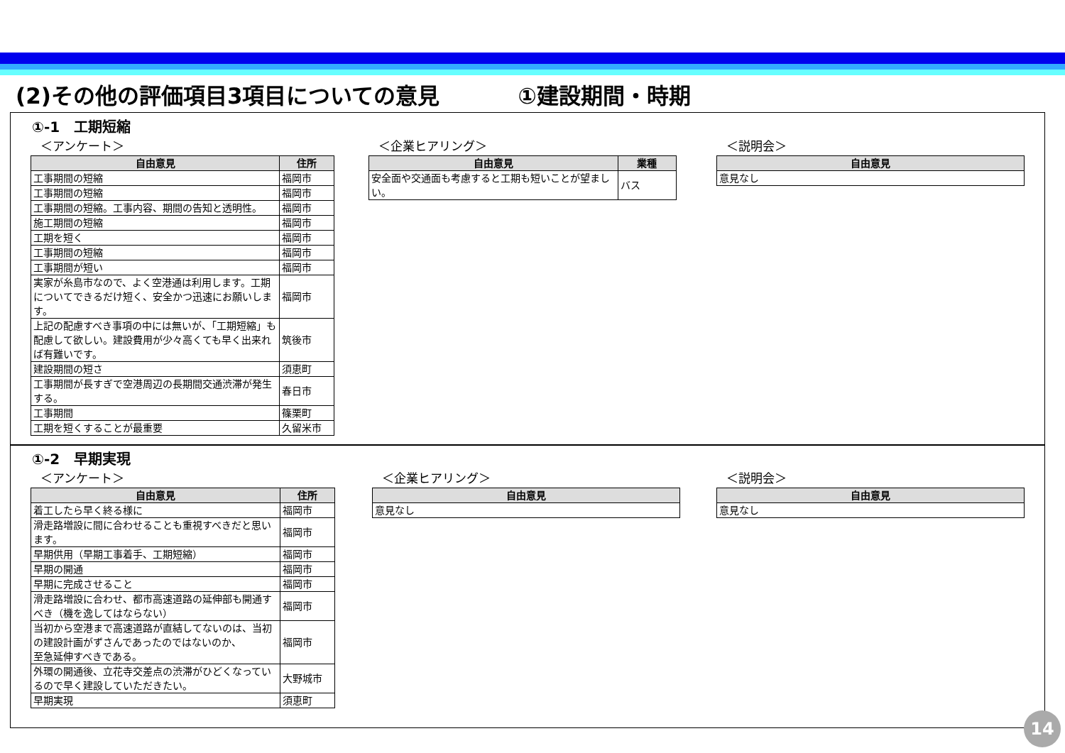(2)その他の評価項目3項目についての意見 ①建設期間・時期
①-1　工期短縮
＜アンケート＞
| 自由意見 | 住所 |
| --- | --- |
| 工事期間の短縮 | 福岡市 |
| 工事期間の短縮 | 福岡市 |
| 工事期間の短縮。工事内容、期間の告知と透明性。 | 福岡市 |
| 施工期間の短縮 | 福岡市 |
| 工期を短く | 福岡市 |
| 工事期間の短縮 | 福岡市 |
| 工事期間が短い | 福岡市 |
| 実家が糸島市なので、よく空港通は利用します。工期についてできるだけ短く、安全かつ迅速にお願いします。 | 福岡市 |
| 上記の配慮すべき事項の中には無いが、「工期短縮」も配慮して欲しい。建設費用が少々高くても早く出来れば有難いです。 | 筑後市 |
| 建設期間の短さ | 須恵町 |
| 工事期間が長すぎで空港周辺の長期間交通渋滞が発生する。 | 春日市 |
| 工事期間 | 篠栗町 |
| 工期を短くすることが最重要 | 久留米市 |
＜企業ヒアリング＞
| 自由意見 | 業種 |
| --- | --- |
| 安全面や交通面も考慮すると工期も短いことが望ましい。 | バス |
＜説明会＞
| 自由意見 |
| --- |
| 意見なし |
①-2　早期実現
＜アンケート＞
| 自由意見 | 住所 |
| --- | --- |
| 着工したら早く終る様に | 福岡市 |
| 滑走路増設に間に合わせることも重視すべきだと思います。 | 福岡市 |
| 早期供用（早期工事着手、工期短縮） | 福岡市 |
| 早期の開通 | 福岡市 |
| 早期に完成させること | 福岡市 |
| 滑走路増設に合わせ、都市高速道路の延伸部も開通すべき（機を逸してはならない） | 福岡市 |
| 当初から空港まで高速道路が直結してないのは、当初の建設計画がずさんであったのではないのか、 至急延伸すべきである。 | 福岡市 |
| 外環の開通後、立花寺交差点の渋滞がひどくなっているので早く建設していただきたい。 | 大野城市 |
| 早期実現 | 須恵町 |
＜企業ヒアリング＞
| 自由意見 |
| --- |
| 意見なし |
＜説明会＞
| 自由意見 |
| --- |
| 意見なし |
14